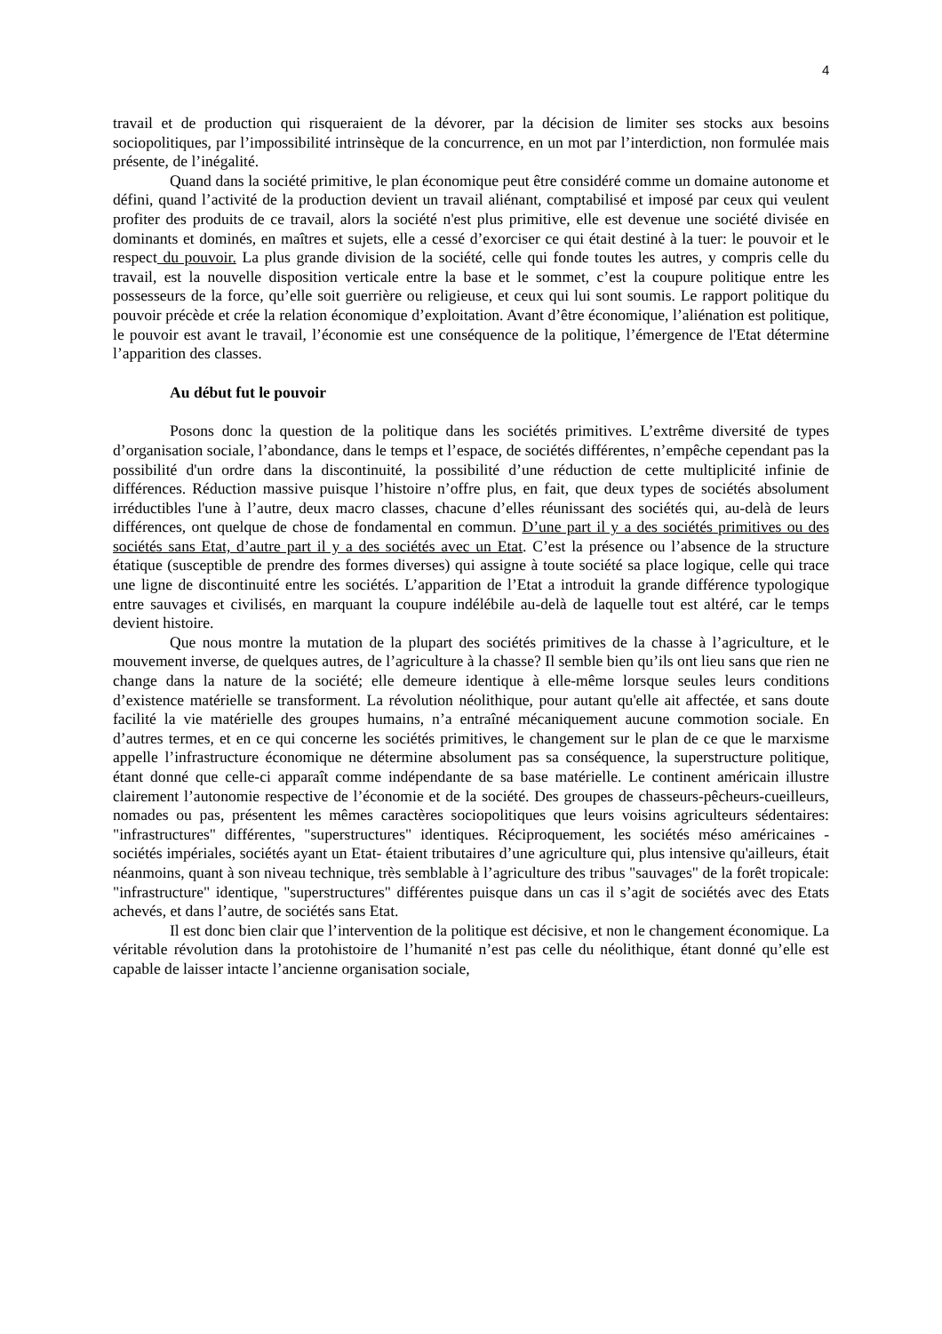4
travail et de production qui risqueraient de la dévorer, par la décision de limiter ses stocks aux besoins sociopolitiques, par l’impossibilité intrinsèque de la concurrence, en un mot par l’interdiction, non formulée mais présente, de l’inégalité.
Quand dans la société primitive, le plan économique peut être considéré comme un domaine autonome et défini, quand l’activité de la production devient un travail aliénant, comptabilisé et imposé par ceux qui veulent profiter des produits de ce travail, alors la société n'est plus primitive, elle est devenue une société divisée en dominants et dominés, en maîtres et sujets, elle a cessé d’exorciser ce qui était destiné à la tuer: le pouvoir et le respect du pouvoir. La plus grande division de la société, celle qui fonde toutes les autres, y compris celle du travail, est la nouvelle disposition verticale entre la base et le sommet, c’est la coupure politique entre les possesseurs de la force, qu’elle soit guerrière ou religieuse, et ceux qui lui sont soumis. Le rapport politique du pouvoir précède et crée la relation économique d’exploitation. Avant d’être économique, l’aliénation est politique, le pouvoir est avant le travail, l’économie est une conséquence de la politique, l’émergence de l'Etat détermine l’apparition des classes.
Au début fut le pouvoir
Posons donc la question de la politique dans les sociétés primitives. L’extrême diversité de types d’organisation sociale, l’abondance, dans le temps et l’espace, de sociétés différentes, n’empêche cependant pas la possibilité d'un ordre dans la discontinuité, la possibilité d’une réduction de cette multiplicité infinie de différences. Réduction massive puisque l’histoire n’offre plus, en fait, que deux types de sociétés absolument irréductibles l'une à l’autre, deux macro classes, chacune d’elles réunissant des sociétés qui, au-delà de leurs différences, ont quelque de chose de fondamental en commun. D’une part il y a des sociétés primitives ou des sociétés sans Etat, d’autre part il y a des sociétés avec un Etat. C’est la présence ou l’absence de la structure étatique (susceptible de prendre des formes diverses) qui assigne à toute société sa place logique, celle qui trace une ligne de discontinuité entre les sociétés. L’apparition de l’Etat a introduit la grande différence typologique entre sauvages et civilisés, en marquant la coupure indélébile au-delà de laquelle tout est altéré, car le temps devient histoire.
Que nous montre la mutation de la plupart des sociétés primitives de la chasse à l’agriculture, et le mouvement inverse, de quelques autres, de l’agriculture à la chasse? Il semble bien qu’ils ont lieu sans que rien ne change dans la nature de la société; elle demeure identique à elle-même lorsque seules leurs conditions d’existence matérielle se transforment. La révolution néolithique, pour autant qu'elle ait affectée, et sans doute facilité la vie matérielle des groupes humains, n’a entraîné mécaniquement aucune commotion sociale. En d’autres termes, et en ce qui concerne les sociétés primitives, le changement sur le plan de ce que le marxisme appelle l’infrastructure économique ne détermine absolument pas sa conséquence, la superstructure politique, étant donné que celle-ci apparaît comme indépendante de sa base matérielle. Le continent américain illustre clairement l’autonomie respective de l’économie et de la société. Des groupes de chasseurs-pêcheurs-cueilleurs, nomades ou pas, présentent les mêmes caractères sociopolitiques que leurs voisins agriculteurs sédentaires: "infrastructures" différentes, "superstructures" identiques. Réciproquement, les sociétés méso américaines -sociétés impériales, sociétés ayant un Etat- étaient tributaires d’une agriculture qui, plus intensive qu'ailleurs, était néanmoins, quant à son niveau technique, très semblable à l’agriculture des tribus "sauvages" de la forêt tropicale: "infrastructure" identique, "superstructures" différentes puisque dans un cas il s’agit de sociétés avec des Etats achevés, et dans l’autre, de sociétés sans Etat.
Il est donc bien clair que l’intervention de la politique est décisive, et non le changement économique. La véritable révolution dans la protohistoire de l’humanité n’est pas celle du néolithique, étant donné qu’elle est capable de laisser intacte l’ancienne organisation sociale,